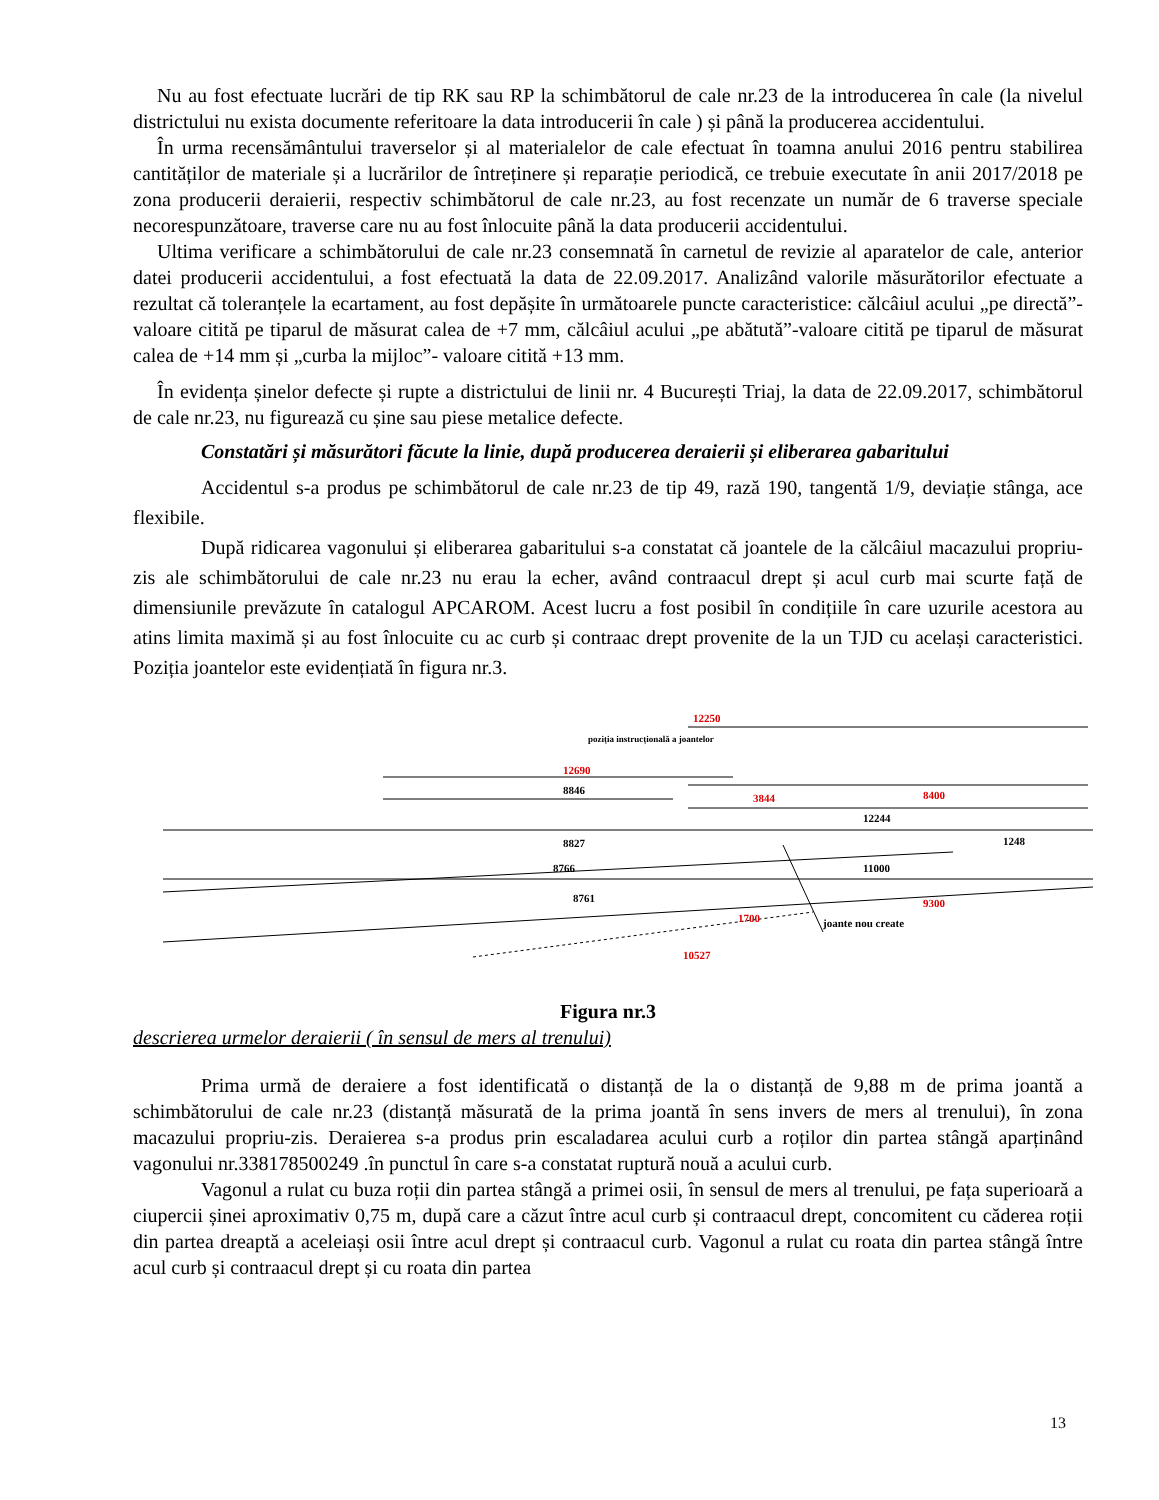Nu au fost efectuate lucrări de tip RK sau RP la schimbătorul de cale nr.23 de la introducerea în cale (la nivelul districtului nu exista documente referitoare la data introducerii în cale ) și până la producerea accidentului.
În urma recensământului traverselor și al materialelor de cale efectuat în toamna anului 2016 pentru stabilirea cantităților de materiale și a lucrărilor de întreținere și reparație periodică, ce trebuie executate în anii 2017/2018 pe zona producerii deraierii, respectiv schimbătorul de cale nr.23, au fost recenzate un număr de 6 traverse speciale necorespunzătoare, traverse care nu au fost înlocuite până la data producerii accidentului.
Ultima verificare a schimbătorului de cale nr.23 consemnată în carnetul de revizie al aparatelor de cale, anterior datei producerii accidentului, a fost efectuată la data de 22.09.2017. Analizând valorile măsurătorilor efectuate a rezultat că toleranțele la ecartament, au fost depășite în următoarele puncte caracteristice: călcâiul acului „pe directă”-valoare citită pe tiparul de măsurat calea de +7 mm, călcâiul acului „pe abătută”-valoare citită pe tiparul de măsurat calea de +14 mm și „curba la mijloc”- valoare citită +13 mm.
În evidența șinelor defecte și rupte a districtului de linii nr. 4 București Triaj, la data de 22.09.2017, schimbătorul de cale nr.23, nu figurează cu șine sau piese metalice defecte.
Constatări și măsurători făcute la linie, după producerea deraierii și eliberarea gabaritului
Accidentul s-a produs pe schimbătorul de cale nr.23 de tip 49, rază 190, tangentă 1/9, deviație stânga, ace flexibile.
După ridicarea vagonului și eliberarea gabaritului s-a constatat că joantele de la călcâiul macazului propriu-zis ale schimbătorului de cale nr.23 nu erau la echer, având contraacul drept și acul curb mai scurte față de dimensiunile prevăzute în catalogul APCAROM. Acest lucru a fost posibil în condițiile în care uzurile acestora au atins limita maximă și au fost înlocuite cu ac curb și contraac drept provenite de la un TJD cu același caracteristici. Poziția joantelor este evidențiată în figura nr.3.
12250
12690
3844
8400
1700
10527
9300
8846
12244
8827
8766
8761
1248
11000
joante nou create
poziția instrucțională a joantelor
Figura nr.3
descrierea urmelor deraierii ( în sensul de mers al trenului)
Prima urmă de deraiere a fost identificată o distanță de la o distanță de 9,88 m de prima joantă a schimbătorului de cale nr.23 (distanță măsurată de la prima joantă în sens invers de mers al trenului), în zona macazului propriu-zis. Deraierea s-a produs prin escaladarea acului curb a roților din partea stângă aparținând vagonului nr.338178500249 .în punctul în care s-a constatat ruptură nouă a acului curb.
Vagonul a rulat cu buza roții din partea stângă a primei osii, în sensul de mers al trenului, pe fața superioară a ciupercii șinei aproximativ 0,75 m, după care a căzut între acul curb și contraacul drept, concomitent cu căderea roții din partea dreaptă a aceleiași osii între acul drept și contraacul curb. Vagonul a rulat cu roata din partea stângă între acul curb și contraacul drept și cu roata din partea
13